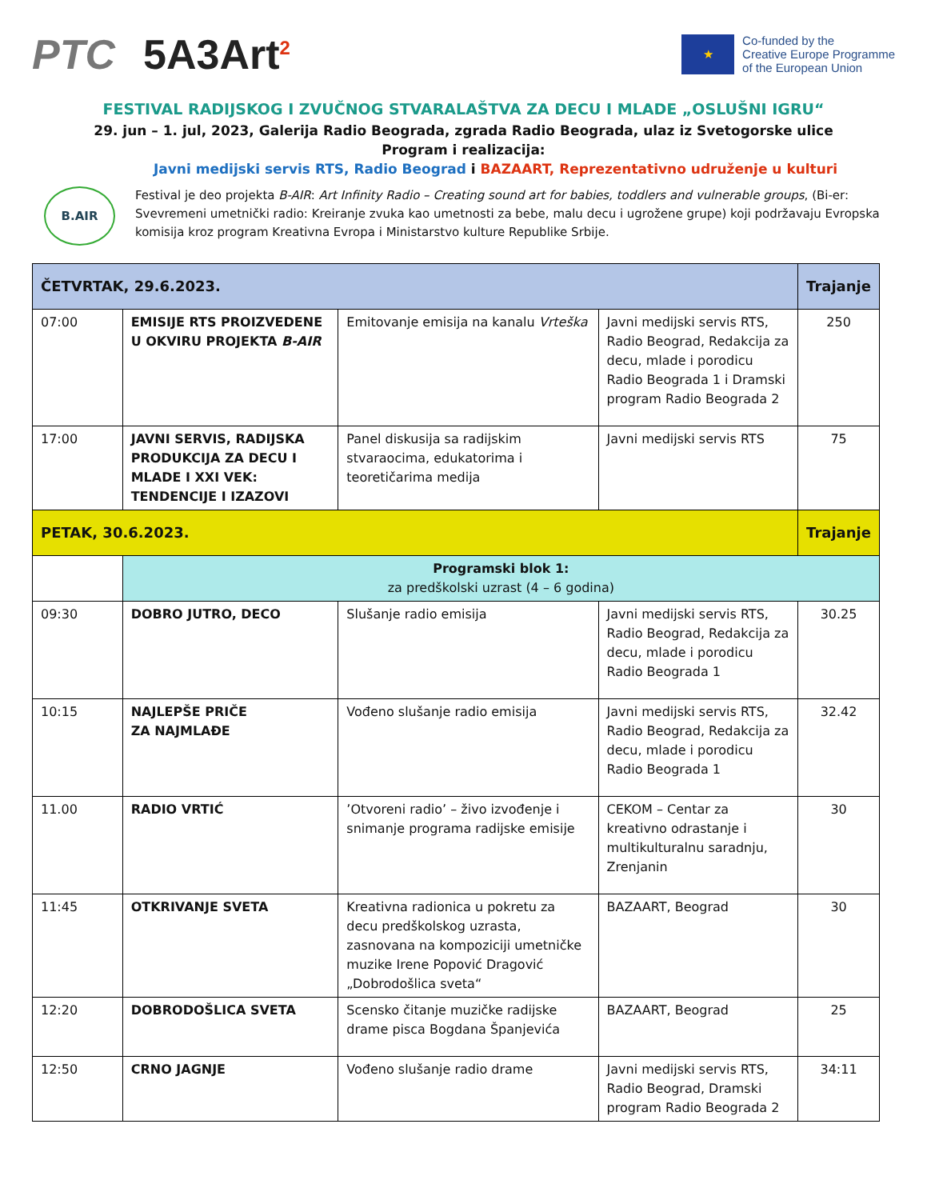PTC 5A3Art<sup>2</sup>
★
Co-funded by the
Creative Europe Programme
of the European Union
FESTIVAL RADIJSKOG I ZVUČNOG STVARALAŠTVA ZA DECU I MLADE „OSLUŠNI IGRU“
29. jun – 1. jul, 2023, Galerija Radio Beograda, zgrada Radio Beograda, ulaz iz Svetogorske ulice
Program i realizacija:
Javni medijski servis RTS, Radio Beograd i BAZAART, Reprezentativno udruženje u kulturi
B.AIR
Festival je deo projekta B-AIR: Art Infinity Radio – Creating sound art for babies, toddlers and vulnerable groups, (Bi-er: Svevremeni umetnički radio: Kreiranje zvuka kao umetnosti za bebe, malu decu i ugrožene grupe) koji podržavaju Evropska komisija kroz program Kreativna Evropa i Ministarstvo kulture Republike Srbije.
| ČETVRTAK, 29.6.2023. | | | | Trajanje |
| --- | --- | --- | --- | --- |
| 07:00 | EMISIJE RTS PROIZVEDENE U OKVIRU PROJEKTA B-AIR | Emitovanje emisija na kanalu Vrteška | Javni medijski servis RTS, Radio Beograd, Redakcija za decu, mlade i porodicu Radio Beograda 1 i Dramski program Radio Beograda 2 | 250 |
| 17:00 | JAVNI SERVIS, RADIJSKA PRODUKCIJA ZA DECU I MLADE I XXI VEK: TENDENCIJE I IZAZOVI | Panel diskusija sa radijskim stvaraocima, edukatorima i teoretičarima medija | Javni medijski servis RTS | 75 |
| PETAK, 30.6.2023. | | | | Trajanje |
| | Programski blok 1: za predškolski uzrast (4 – 6 godina) | | | |
| 09:30 | DOBRO JUTRO, DECO | Slušanje radio emisija | Javni medijski servis RTS, Radio Beograd, Redakcija za decu, mlade i porodicu Radio Beograda 1 | 30.25 |
| 10:15 | NAJLEPŠE PRIČE ZA NAJMLAĐE | Vođeno slušanje radio emisija | Javni medijski servis RTS, Radio Beograd, Redakcija za decu, mlade i porodicu Radio Beograda 1 | 32.42 |
| 11.00 | RADIO VRTIĆ | ’Otvoreni radio’ – živo izvođenje i snimanje programa radijske emisije | CEKOM – Centar za kreativno odrastanje i multikulturalnu saradnju, Zrenjanin | 30 |
| 11:45 | OTKRIVANJE SVETA | Kreativna radionica u pokretu za decu predškolskog uzrasta, zasnovana na kompoziciji umetničke muzike Irene Popović Dragović „Dobrodošlica sveta“ | BAZAART, Beograd | 30 |
| 12:20 | DOBRODOŠLICA SVETA | Scensko čitanje muzičke radijske drame pisca Bogdana Španjevića | BAZAART, Beograd | 25 |
| 12:50 | CRNO JAGNJE | Vođeno slušanje radio drame | Javni medijski servis RTS, Radio Beograd, Dramski program Radio Beograda 2 | 34:11 |